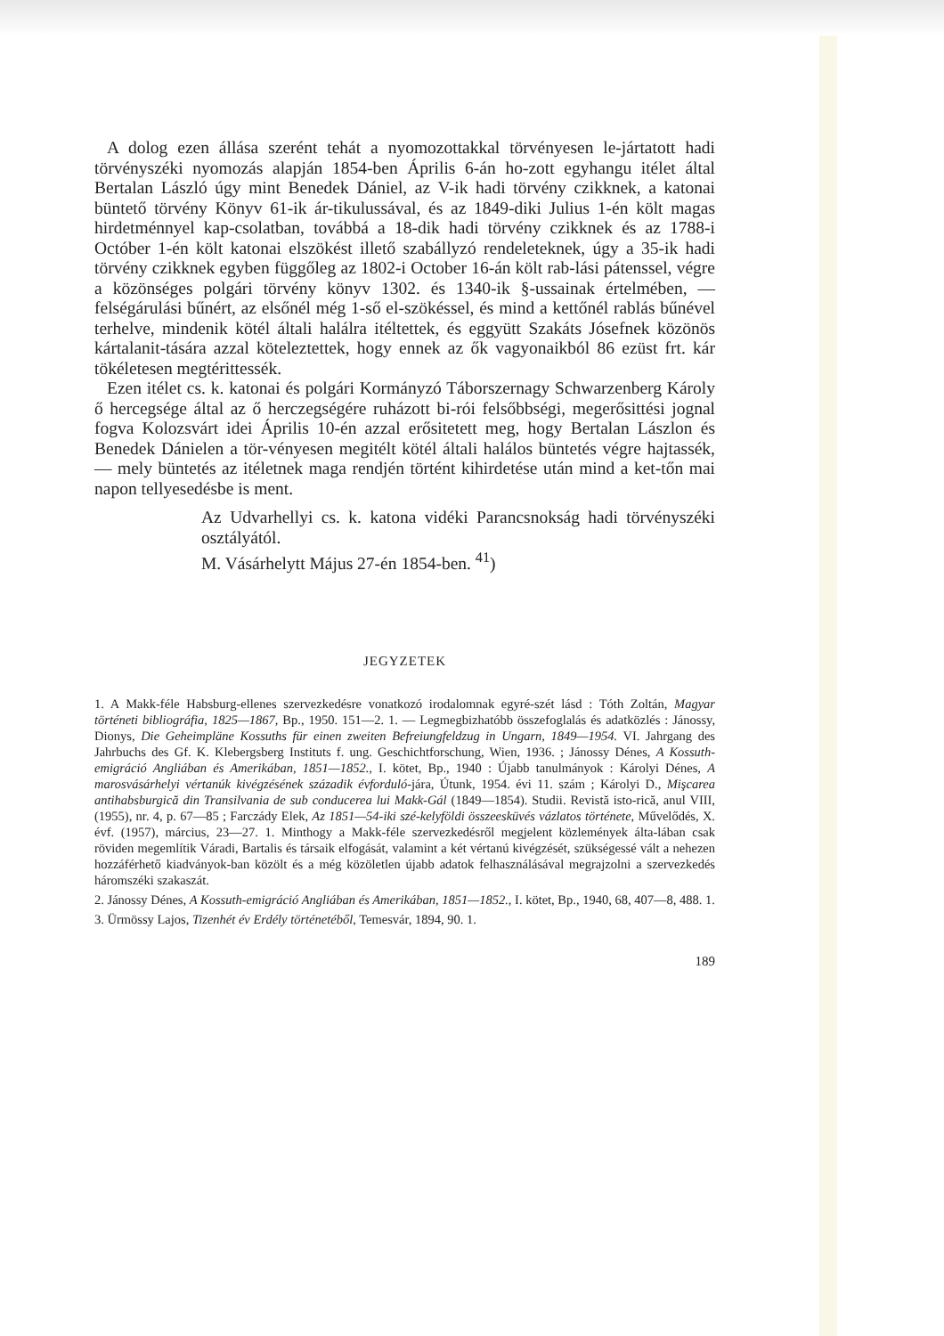A dolog ezen állása szerént tehát a nyomozottakkal törvényesen le-jártatott hadi törvényszéki nyomozás alapján 1854-ben Április 6-án ho-zott egyhangu itélet által Bertalan László úgy mint Benedek Dániel, az V-ik hadi törvény czikknek, a katonai büntető törvény Könyv 61-ik ár-tikulussával, és az 1849-diki Julius 1-én költ magas hirdetménnyel kap-csolatban, továbbá a 18-dik hadi törvény czikknek és az 1788-i Octóber 1-én költ katonai elszökést illető szabállyzó rendeleteknek, úgy a 35-ik hadi törvény czikknek egyben függőleg az 1802-i October 16-án költ rab-lási pátenssel, végre a közönséges polgári törvény könyv 1302. és 1340-ik §-ussainak értelmében, — felségárulási bűnért, az elsőnél még 1-ső el-szökéssel, és mind a kettőnél rablás bűnével terhelve, mindenik kötél általi halálra itéltettek, és eggyütt Szakáts Jósefnek közönös kártalanit-tására azzal köteleztettek, hogy ennek az ők vagyonaikból 86 ezüst frt. kár tökéletesen megtérittessék.
Ezen itélet cs. k. katonai és polgári Kormányzó Táborszernagy Schwarzenberg Károly ő hercegsége által az ő herczegségére ruházott bi-rói felsőbbségi, megerősittési jognal fogva Kolozsvárt idei Április 10-én azzal erősitetett meg, hogy Bertalan Lászlon és Benedek Dánielen a tör-vényesen megitélt kötél általi halálos büntetés végre hajtassék, — mely büntetés az itéletnek maga rendjén történt kihirdetése után mind a ket-tőn mai napon tellyesedésbe is ment.
Az Udvarhellyi cs. k. katona vidéki Parancsnokság hadi törvényszéki osztályától.
M. Vásárhelytt Május 27-én 1854-ben. <sup>41</sup>)
JEGYZETEK
1. A Makk-féle Habsburg-ellenes szervezkedésre vonatkozó irodalomnak egyré-szét lásd : Tóth Zoltán, Magyar történeti bibliográfia, 1825—1867, Bp., 1950. 151—2. 1. — Legmegbizhatóbb összefoglalás és adatközlés : Jánossy, Dionys, Die Geheimpläne Kossuths für einen zweiten Befreiungfeldzug in Ungarn, 1849—1954. VI. Jahrgang des Jahrbuchs des Gf. K. Klebergsberg Instituts f. ung. Geschichtforschung, Wien, 1936. ; Jánossy Dénes, A Kossuth-emigráció Angliában és Amerikában, 1851—1852., I. kötet, Bp., 1940 : Újabb tanulmányok : Károlyi Dénes, A marosvásárhelyi vértanúk kivégzésének századik évforduló-jára, Útunk, 1954. évi 11. szám ; Károlyi D., Mişcarea antihabsburgică din Transilvania de sub conducerea lui Makk-Gál (1849—1854). Studii. Revistă isto-rică, anul VIII, (1955), nr. 4, p. 67—85 ; Farczády Elek, Az 1851—54-iki szé-kelyföldi összeesküvés vázlatos története, Művelődés, X. évf. (1957), március, 23—27. 1. Minthogy a Makk-féle szervezkedésről megjelent közlemények álta-lában csak röviden megemlítik Váradi, Bartalis és társaik elfogását, valamint a két vértanú kivégzését, szükségessé vált a nehezen hozzáférhető kiadványok-ban közölt és a még közöletlen újabb adatok felhasználásával megrajzolni a szervezkedés háromszéki szakaszát.
2. Jánossy Dénes, A Kossuth-emigráció Angliában és Amerikában, 1851—1852., I. kötet, Bp., 1940, 68, 407—8, 488. 1.
3. Ürmössy Lajos, Tizenhét év Erdély történetéből, Temesvár, 1894, 90. 1.
189